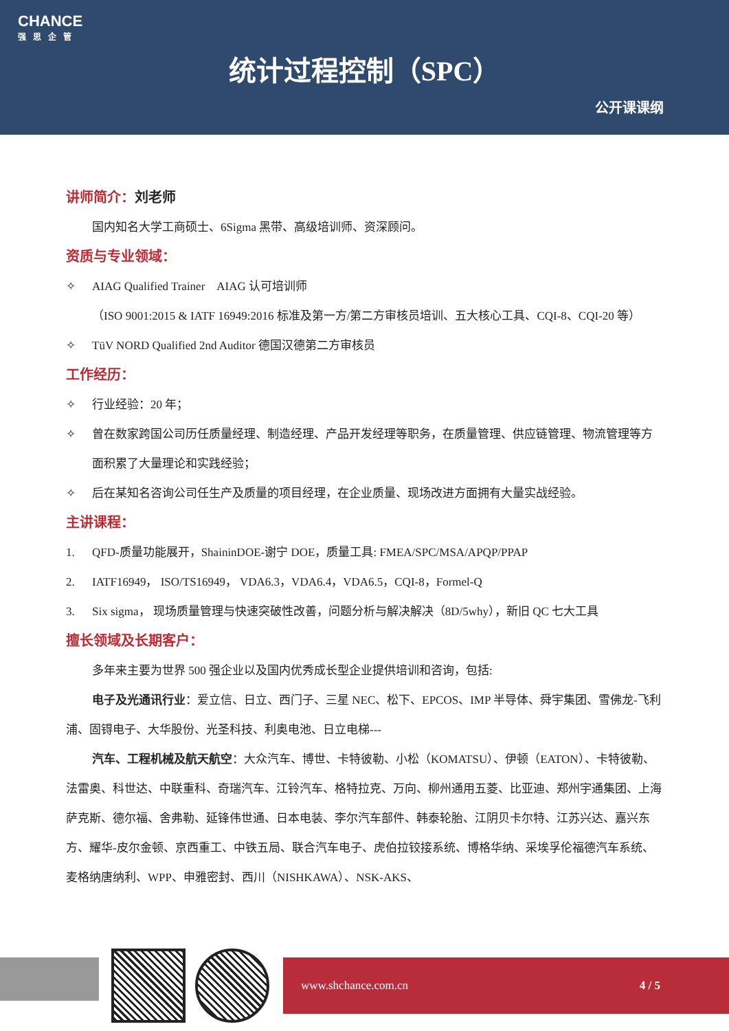CHANCE
强思企管
统计过程控制（SPC）
公开课课纲
讲师简介：刘老师
国内知名大学工商硕士、6Sigma 黑带、高级培训师、资深顾问。
资质与专业领域：
✧ AIAG Qualified Trainer　AIAG 认可培训师
（ISO 9001:2015 & IATF 16949:2016 标准及第一方/第二方审核员培训、五大核心工具、CQI-8、CQI-20 等）
✧ TüV NORD Qualified 2nd Auditor 德国汉德第二方审核员
工作经历：
✧ 行业经验：20 年；
✧ 曾在数家跨国公司历任质量经理、制造经理、产品开发经理等职务，在质量管理、供应链管理、物流管理等方面积累了大量理论和实践经验；
✧ 后在某知名咨询公司任生产及质量的项目经理，在企业质量、现场改进方面拥有大量实战经验。
主讲课程：
1. QFD-质量功能展开，ShaininDOE-谢宁 DOE，质量工具: FMEA/SPC/MSA/APQP/PPAP
2. IATF16949， ISO/TS16949， VDA6.3，VDA6.4，VDA6.5，CQI-8，Formel-Q
3. Six sigma， 现场质量管理与快速突破性改善，问题分析与解决解决（8D/5why），新旧 QC 七大工具
擅长领域及长期客户：
多年来主要为世界 500 强企业以及国内优秀成长型企业提供培训和咨询，包括:
电子及光通讯行业：爱立信、日立、西门子、三星 NEC、松下、EPCOS、IMP 半导体、舜宇集团、雪佛龙-飞利浦、固锝电子、大华股份、光圣科技、利奥电池、日立电梯---
汽车、工程机械及航天航空：大众汽车、博世、卡特彼勒、小松（KOMATSU）、伊顿（EATON）、卡特彼勒、法雷奥、科世达、中联重科、奇瑞汽车、江铃汽车、格特拉克、万向、柳州通用五菱、比亚迪、郑州宇通集团、上海萨克斯、德尔福、舍弗勒、延锋伟世通、日本电装、李尔汽车部件、韩泰轮胎、江阴贝卡尔特、江苏兴达、嘉兴东方、耀华-皮尔金顿、京西重工、中铁五局、联合汽车电子、虎伯拉铰接系统、博格华纳、采埃孚伦福德汽车系统、麦格纳唐纳利、WPP、申雅密封、西川（NISHKAWA）、NSK-AKS、
www.shchance.com.cn 4 / 5